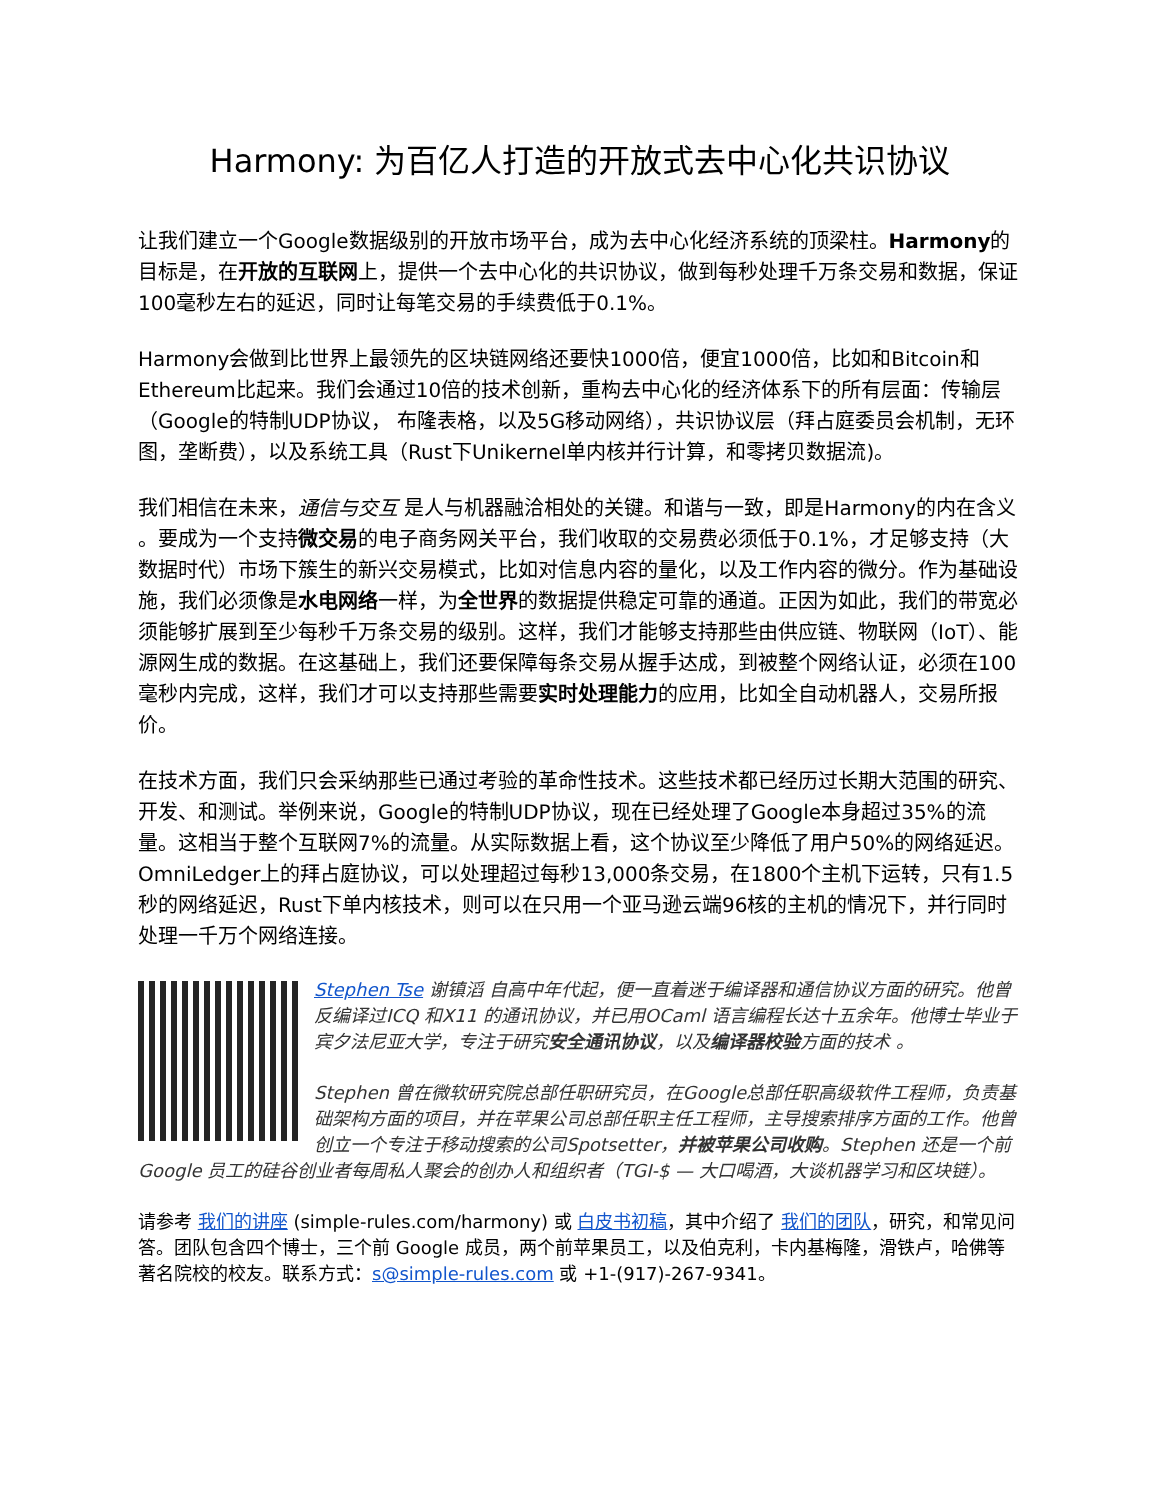Harmony: 为百亿人打造的开放式去中心化共识协议
让我们建立一个Google数据级别的开放市场平台，成为去中心化经济系统的顶梁柱。Harmony的目标是，在开放的互联网上，提供一个去中心化的共识协议，做到每秒处理千万条交易和数据，保证100毫秒左右的延迟，同时让每笔交易的手续费低于0.1%。
Harmony会做到比世界上最领先的区块链网络还要快1000倍，便宜1000倍，比如和Bitcoin和Ethereum比起来。我们会通过10倍的技术创新，重构去中心化的经济体系下的所有层面：传输层（Google的特制UDP协议， 布隆表格，以及5G移动网络），共识协议层（拜占庭委员会机制，无环图，垄断费），以及系统工具（Rust下Unikernel单内核并行计算，和零拷贝数据流)。
我们相信在未来，通信与交互 是人与机器融洽相处的关键。和谐与一致，即是Harmony的内在含义 。要成为一个支持微交易的电子商务网关平台，我们收取的交易费必须低于0.1%，才足够支持（大数据时代）市场下簇生的新兴交易模式，比如对信息内容的量化，以及工作内容的微分。作为基础设施，我们必须像是水电网络一样，为全世界的数据提供稳定可靠的通道。正因为如此，我们的带宽必须能够扩展到至少每秒千万条交易的级别。这样，我们才能够支持那些由供应链、物联网（IoT）、能源网生成的数据。在这基础上，我们还要保障每条交易从握手达成，到被整个网络认证，必须在100毫秒内完成，这样，我们才可以支持那些需要实时处理能力的应用，比如全自动机器人，交易所报价。
在技术方面，我们只会采纳那些已通过考验的革命性技术。这些技术都已经历过长期大范围的研究、开发、和测试。举例来说，Google的特制UDP协议，现在已经处理了Google本身超过35%的流量。这相当于整个互联网7%的流量。从实际数据上看，这个协议至少降低了用户50%的网络延迟。OmniLedger上的拜占庭协议，可以处理超过每秒13,000条交易，在1800个主机下运转，只有1.5秒的网络延迟，Rust下单内核技术，则可以在只用一个亚马逊云端96核的主机的情况下，并行同时处理一千万个网络连接。
Stephen Tse 谢镇滔 自高中年代起，便一直着迷于编译器和通信协议方面的研究。他曾反编译过ICQ 和X11 的通讯协议，并已用OCaml 语言编程长达十五余年。他博士毕业于宾夕法尼亚大学，专注于研究安全通讯协议，以及编译器校验方面的技术 。
Stephen 曾在微软研究院总部任职研究员，在Google总部任职高级软件工程师，负责基础架构方面的项目，并在苹果公司总部任职主任工程师，主导搜索排序方面的工作。他曾创立一个专注于移动搜索的公司Spotsetter，并被苹果公司收购。Stephen 还是一个前Google 员工的硅谷创业者每周私人聚会的创办人和组织者（TGI-$ — 大口喝酒，大谈机器学习和区块链）。
请参考 我们的讲座 (simple-rules.com/harmony) 或 白皮书初稿，其中介绍了 我们的团队，研究，和常见问答。团队包含四个博士，三个前 Google 成员，两个前苹果员工，以及伯克利，卡内基梅隆，滑铁卢，哈佛等著名院校的校友。联系方式：s@simple-rules.com 或 +1-(917)-267-9341。